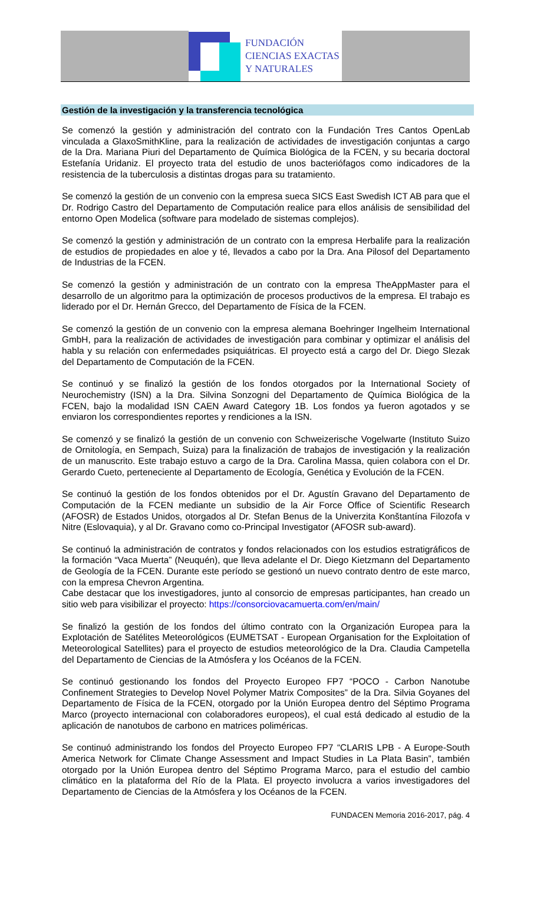FUNDACIÓN
CIENCIAS EXACTAS
Y NATURALES
Gestión de la investigación y la transferencia tecnológica
Se comenzó la gestión y administración del contrato con la Fundación Tres Cantos OpenLab vinculada a GlaxoSmithKline, para la realización de actividades de investigación conjuntas a cargo de la Dra. Mariana Piuri del Departamento de Química Biológica de la FCEN, y su becaria doctoral Estefanía Uridaniz. El proyecto trata del estudio de unos bacteriófagos como indicadores de la resistencia de la tuberculosis a distintas drogas para su tratamiento.
Se comenzó la gestión de un convenio con la empresa sueca SICS East Swedish ICT AB para que el Dr. Rodrigo Castro del Departamento de Computación realice para ellos análisis de sensibilidad del entorno Open Modelica (software para modelado de sistemas complejos).
Se comenzó la gestión y administración de un contrato con la empresa Herbalife para la realización de estudios de propiedades en aloe y té, llevados a cabo por la Dra. Ana Pilosof del Departamento de Industrias de la FCEN.
Se comenzó la gestión y administración de un contrato con la empresa TheAppMaster para el desarrollo de un algoritmo para la optimización de procesos productivos de la empresa. El trabajo es liderado por el Dr. Hernán Grecco, del Departamento de Física de la FCEN.
Se comenzó la gestión de un convenio con la empresa alemana Boehringer Ingelheim International GmbH, para la realización de actividades de investigación para combinar y optimizar el análisis del habla y su relación con enfermedades psiquiátricas. El proyecto está a cargo del Dr. Diego Slezak del Departamento de Computación de la FCEN.
Se continuó y se finalizó la gestión de los fondos otorgados por la International Society of Neurochemistry (ISN) a la Dra. Silvina Sonzogni del Departamento de Química Biológica de la FCEN, bajo la modalidad ISN CAEN Award Category 1B. Los fondos ya fueron agotados y se enviaron los correspondientes reportes y rendiciones a la ISN.
Se comenzó y se finalizó la gestión de un convenio con Schweizerische Vogelwarte (Instituto Suizo de Ornitología, en Sempach, Suiza) para la finalización de trabajos de investigación y la realización de un manuscrito. Este trabajo estuvo a cargo de la Dra. Carolina Massa, quien colabora con el Dr. Gerardo Cueto, perteneciente al Departamento de Ecología, Genética y Evolución de la FCEN.
Se continuó la gestión de los fondos obtenidos por el Dr. Agustín Gravano del Departamento de Computación de la FCEN mediante un subsidio de la Air Force Office of Scientific Research (AFOSR) de Estados Unidos, otorgados al Dr. Stefan Benus de la Univerzita Konštantína Filozofa v Nitre (Eslovaquia), y al Dr. Gravano como co-Principal Investigator (AFOSR sub-award).
Se continuó la administración de contratos y fondos relacionados con los estudios estratigráficos de la formación “Vaca Muerta” (Neuquén), que lleva adelante el Dr. Diego Kietzmann del Departamento de Geología de la FCEN. Durante este período se gestionó un nuevo contrato dentro de este marco, con la empresa Chevron Argentina.
Cabe destacar que los investigadores, junto al consorcio de empresas participantes, han creado un sitio web para visibilizar el proyecto: https://consorciovacamuerta.com/en/main/
Se finalizó la gestión de los fondos del último contrato con la Organización Europea para la Explotación de Satélites Meteorológicos (EUMETSAT - European Organisation for the Exploitation of Meteorological Satellites) para el proyecto de estudios meteorológico de la Dra. Claudia Campetella del Departamento de Ciencias de la Atmósfera y los Océanos de la FCEN.
Se continuó gestionando los fondos del Proyecto Europeo FP7 “POCO - Carbon Nanotube Confinement Strategies to Develop Novel Polymer Matrix Composites” de la Dra. Silvia Goyanes del Departamento de Física de la FCEN, otorgado por la Unión Europea dentro del Séptimo Programa Marco (proyecto internacional con colaboradores europeos), el cual está dedicado al estudio de la aplicación de nanotubos de carbono en matrices poliméricas.
Se continuó administrando los fondos del Proyecto Europeo FP7 “CLARIS LPB - A Europe-South America Network for Climate Change Assessment and Impact Studies in La Plata Basin”, también otorgado por la Unión Europea dentro del Séptimo Programa Marco, para el estudio del cambio climático en la plataforma del Río de la Plata. El proyecto involucra a varios investigadores del Departamento de Ciencias de la Atmósfera y los Océanos de la FCEN.
FUNDACEN Memoria 2016-2017, pág. 4